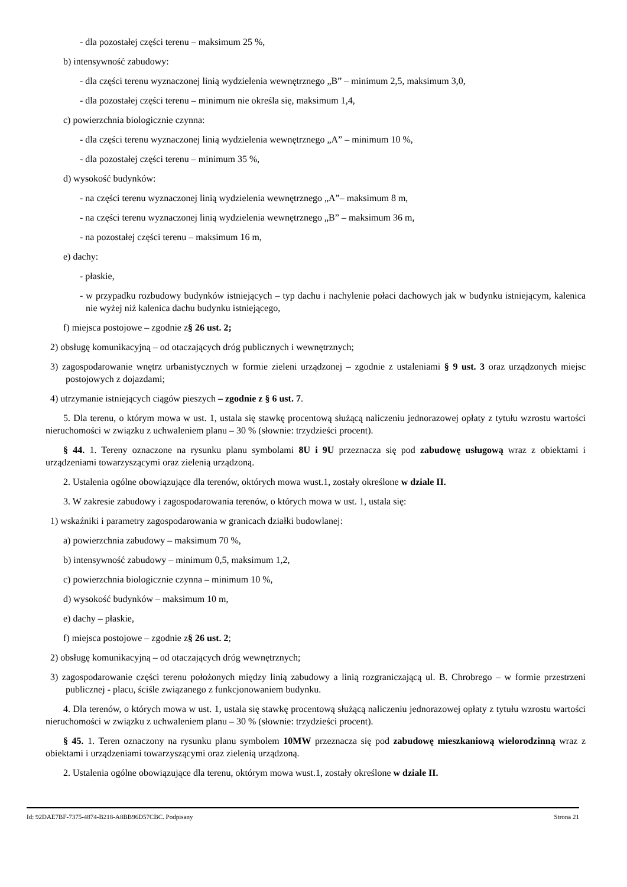- dla pozostałej części terenu – maksimum 25 %,
b) intensywność zabudowy:
- dla części terenu wyznaczonej linią wydzielenia wewnętrznego „B” – minimum 2,5, maksimum 3,0,
- dla pozostałej części terenu – minimum nie określa się, maksimum 1,4,
c) powierzchnia biologicznie czynna:
- dla części terenu wyznaczonej linią wydzielenia wewnętrznego „A” – minimum 10 %,
- dla pozostałej części terenu – minimum 35 %,
d) wysokość budynków:
- na części terenu wyznaczonej linią wydzielenia wewnętrznego „A”– maksimum 8 m,
- na części terenu wyznaczonej linią wydzielenia wewnętrznego „B” – maksimum 36 m,
- na pozostałej części terenu – maksimum 16 m,
e) dachy:
- płaskie,
- w przypadku rozbudowy budynków istniejących – typ dachu i nachylenie połaci dachowych jak w budynku istniejącym, kalenica nie wyżej niż kalenica dachu budynku istniejącego,
f) miejsca postojowe – zgodnie z§ 26 ust. 2;
2) obsługę komunikacyjną – od otaczających dróg publicznych i wewnętrznych;
3) zagospodarowanie wnętrz urbanistycznych w formie zieleni urządzonej – zgodnie z ustaleniami § 9 ust. 3 oraz urządzonych miejsc postojowych z dojazdami;
4) utrzymanie istniejących ciągów pieszych – zgodnie z § 6 ust. 7.
5. Dla terenu, o którym mowa w ust. 1, ustala się stawkę procentową służącą naliczeniu jednorazowej opłaty z tytułu wzrostu wartości nieruchomości w związku z uchwaleniem planu – 30 % (słownie: trzydzieści procent).
§ 44. 1. Tereny oznaczone na rysunku planu symbolami 8U i 9U przeznacza się pod zabudowę usługową wraz z obiektami i urządzeniami towarzyszącymi oraz zielenią urządzoną.
2. Ustalenia ogólne obowiązujące dla terenów, októrych mowa wust.1, zostały określone w dziale II.
3. W zakresie zabudowy i zagospodarowania terenów, o których mowa w ust. 1, ustala się:
1) wskaźniki i parametry zagospodarowania w granicach działki budowlanej:
a) powierzchnia zabudowy – maksimum 70 %,
b) intensywność zabudowy – minimum 0,5, maksimum 1,2,
c) powierzchnia biologicznie czynna – minimum 10 %,
d) wysokość budynków – maksimum 10 m,
e) dachy – płaskie,
f) miejsca postojowe – zgodnie z§ 26 ust. 2;
2) obsługę komunikacyjną – od otaczających dróg wewnętrznych;
3) zagospodarowanie części terenu położonych między linią zabudowy a linią rozgraniczającą ul. B. Chrobrego – w formie przestrzeni publicznej - placu, ściśle związanego z funkcjonowaniem budynku.
4. Dla terenów, o których mowa w ust. 1, ustala się stawkę procentową służącą naliczeniu jednorazowej opłaty z tytułu wzrostu wartości nieruchomości w związku z uchwaleniem planu – 30 % (słownie: trzydzieści procent).
§ 45. 1. Teren oznaczony na rysunku planu symbolem 10MW przeznacza się pod zabudowę mieszkaniową wielorodzinną wraz z obiektami i urządzeniami towarzyszącymi oraz zielenią urządzoną.
2. Ustalenia ogólne obowiązujące dla terenu, októrym mowa wust.1, zostały określone w dziale II.
Id: 92DAE7BF-7375-4874-B218-A8BB96D57CBC. Podpisany Strona 21